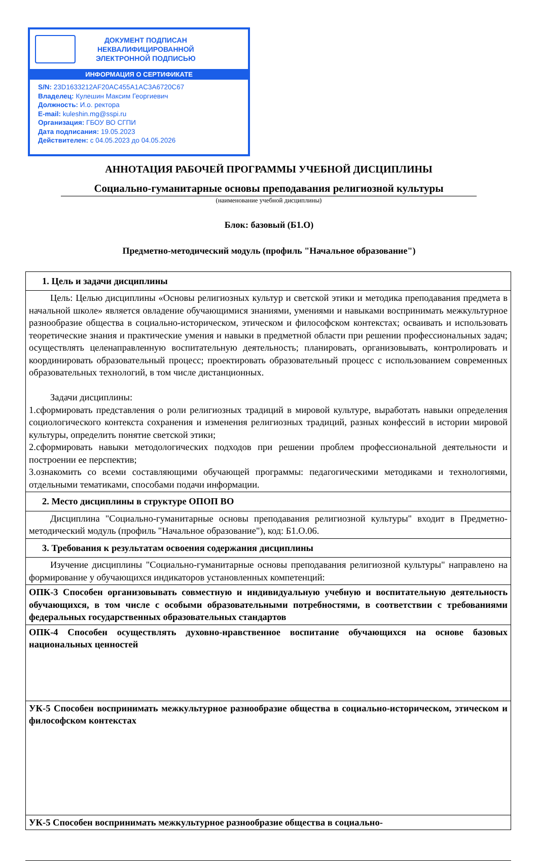ДОКУМЕНТ ПОДПИСАН
НЕКВАЛИФИЦИРОВАННОЙ
ЭЛЕКТРОННОЙ ПОДПИСЬЮ
ИНФОРМАЦИЯ О СЕРТИФИКАТЕ
S/N: 23D1633212AF20AC455A1AC3A6720C67
Владелец: Кулешин Максим Георгиевич
Должность: И.о. ректора
E-mail: kuleshin.mg@sspi.ru
Организация: ГБОУ ВО СГПИ
Дата подписания: 19.05.2023
Действителен: с 04.05.2023 до 04.05.2026
АННОТАЦИЯ РАБОЧЕЙ ПРОГРАММЫ УЧЕБНОЙ ДИСЦИПЛИНЫ
Социально-гуманитарные основы преподавания религиозной культуры
(наименование учебной дисциплины)
Блок: базовый (Б1.О)
Предметно-методический модуль (профиль "Начальное образование")
| 1. Цель и задачи дисциплины |
| Цель: Целью дисциплины «Основы религиозных культур и светской этики и методика преподавания предмета в начальной школе» является овладение обучающимися знаниями, умениями и навыками воспринимать межкультурное разнообразие общества в социально-историческом, этическом и философском контекстах; осваивать и использовать теоретические знания и практические умения и навыки в предметной области при решении профессиональных задач; осуществлять целенаправленную воспитательную деятельность; планировать, организовывать, контролировать и координировать образовательный процесс; проектировать образовательный процесс с использованием современных образовательных технологий, в том числе дистанционных. Задачи дисциплины: 1.сформировать представления о роли религиозных традиций в мировой культуре, выработать навыки определения социологического контекста сохранения и изменения религиозных традиций, разных конфессий в истории мировой культуры, определить понятие светской этики; 2.сформировать навыки методологических подходов при решении проблем профессиональной деятельности и построении ее перспектив; 3.ознакомить со всеми составляющими обучающей программы: педагогическими методиками и технологиями, отдельными тематиками, способами подачи информации. |
| 2. Место дисциплины в структуре ОПОП ВО |
| Дисциплина "Социально-гуманитарные основы преподавания религиозной культуры" входит в Предметно-методический модуль (профиль "Начальное образование"), код: Б1.О.06. |
| 3. Требования к результатам освоения содержания дисциплины |
| Изучение дисциплины "Социально-гуманитарные основы преподавания религиозной культуры" направлено на формирование у обучающихся индикаторов установленных компетенций: |
| ОПК-3 Способен организовывать совместную и индивидуальную учебную и воспитательную деятельность обучающихся, в том числе с особыми образовательными потребностями, в соответствии с требованиями федеральных государственных образовательных стандартов |
| ОПК-4 Способен осуществлять духовно-нравственное воспитание обучающихся на основе базовых национальных ценностей |
| УК-5 Способен воспринимать межкультурное разнообразие общества в социально-историческом, этическом и философском контекстах |
| УК-5 Способен воспринимать межкультурное разнообразие общества в социально- |